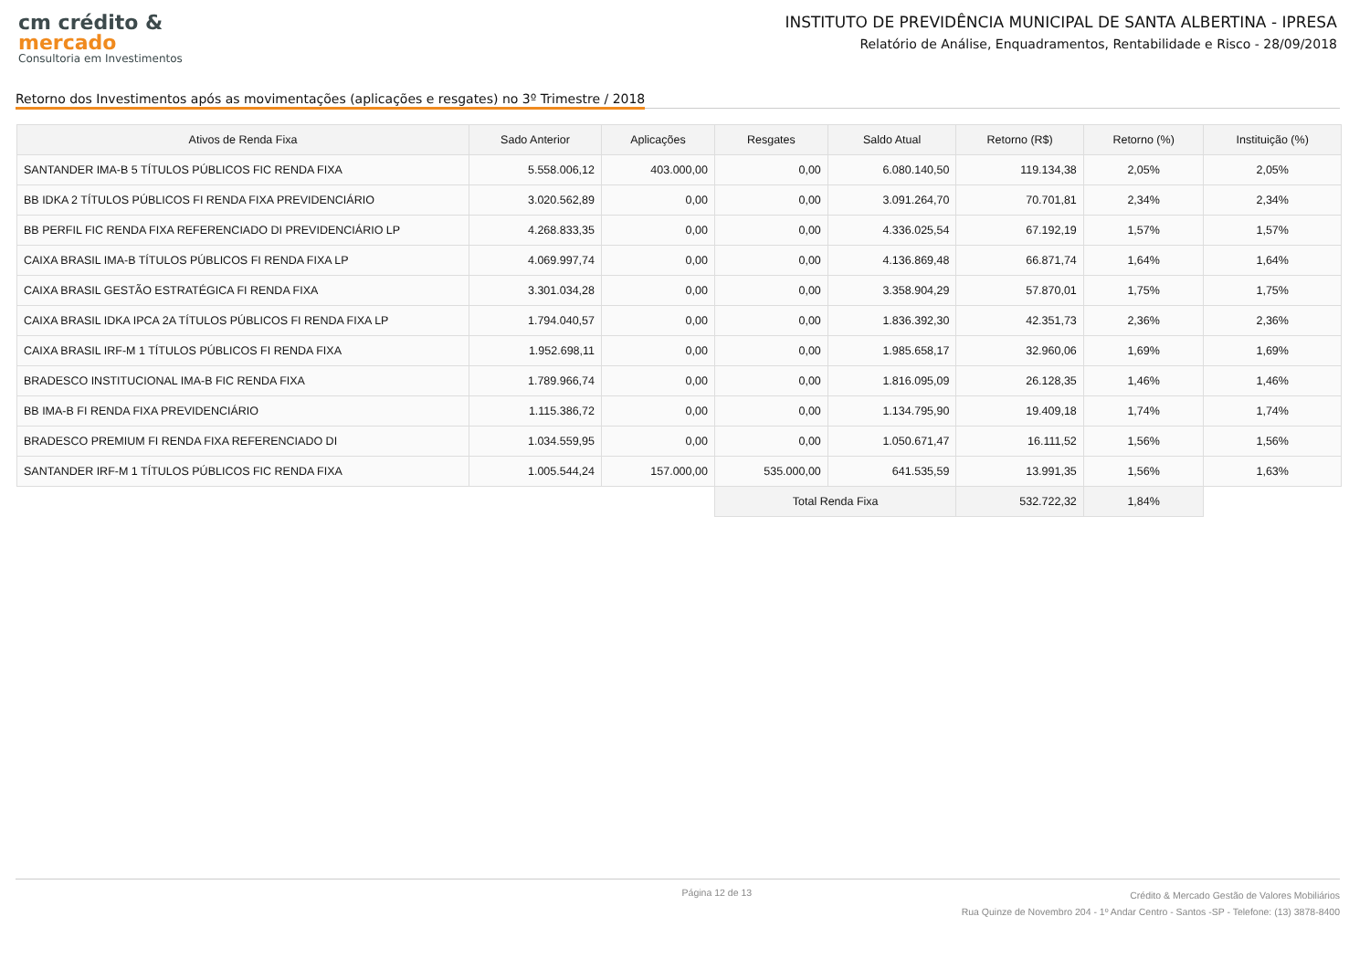cm crédito &
mercado
Consultoria em Investimentos
INSTITUTO DE PREVIDÊNCIA MUNICIPAL DE SANTA ALBERTINA - IPRESA
Relatório de Análise, Enquadramentos, Rentabilidade e Risco - 28/09/2018
Retorno dos Investimentos após as movimentações (aplicações e resgates) no 3º Trimestre / 2018
| Ativos de Renda Fixa | Sado Anterior | Aplicações | Resgates | Saldo Atual | Retorno (R$) | Retorno (%) | Instituição (%) |
| --- | --- | --- | --- | --- | --- | --- | --- |
| SANTANDER IMA-B 5 TÍTULOS PÚBLICOS FIC RENDA FIXA | 5.558.006,12 | 403.000,00 | 0,00 | 6.080.140,50 | 119.134,38 | 2,05% | 2,05% |
| BB IDKA 2 TÍTULOS PÚBLICOS FI RENDA FIXA PREVIDENCIÁRIO | 3.020.562,89 | 0,00 | 0,00 | 3.091.264,70 | 70.701,81 | 2,34% | 2,34% |
| BB PERFIL FIC RENDA FIXA REFERENCIADO DI PREVIDENCIÁRIO LP | 4.268.833,35 | 0,00 | 0,00 | 4.336.025,54 | 67.192,19 | 1,57% | 1,57% |
| CAIXA BRASIL IMA-B TÍTULOS PÚBLICOS FI RENDA FIXA LP | 4.069.997,74 | 0,00 | 0,00 | 4.136.869,48 | 66.871,74 | 1,64% | 1,64% |
| CAIXA BRASIL GESTÃO ESTRATÉGICA FI RENDA FIXA | 3.301.034,28 | 0,00 | 0,00 | 3.358.904,29 | 57.870,01 | 1,75% | 1,75% |
| CAIXA BRASIL IDKA IPCA 2A TÍTULOS PÚBLICOS FI RENDA FIXA LP | 1.794.040,57 | 0,00 | 0,00 | 1.836.392,30 | 42.351,73 | 2,36% | 2,36% |
| CAIXA BRASIL IRF-M 1 TÍTULOS PÚBLICOS FI RENDA FIXA | 1.952.698,11 | 0,00 | 0,00 | 1.985.658,17 | 32.960,06 | 1,69% | 1,69% |
| BRADESCO INSTITUCIONAL IMA-B FIC RENDA FIXA | 1.789.966,74 | 0,00 | 0,00 | 1.816.095,09 | 26.128,35 | 1,46% | 1,46% |
| BB IMA-B FI RENDA FIXA PREVIDENCIÁRIO | 1.115.386,72 | 0,00 | 0,00 | 1.134.795,90 | 19.409,18 | 1,74% | 1,74% |
| BRADESCO PREMIUM FI RENDA FIXA REFERENCIADO DI | 1.034.559,95 | 0,00 | 0,00 | 1.050.671,47 | 16.111,52 | 1,56% | 1,56% |
| SANTANDER IRF-M 1 TÍTULOS PÚBLICOS FIC RENDA FIXA | 1.005.544,24 | 157.000,00 | 535.000,00 | 641.535,59 | 13.991,35 | 1,56% | 1,63% |
| | | | Total Renda Fixa | | 532.722,32 | 1,84% | |
Página 12 de 13
Crédito & Mercado Gestão de Valores Mobiliários
Rua Quinze de Novembro 204 - 1º Andar Centro - Santos -SP - Telefone: (13) 3878-8400